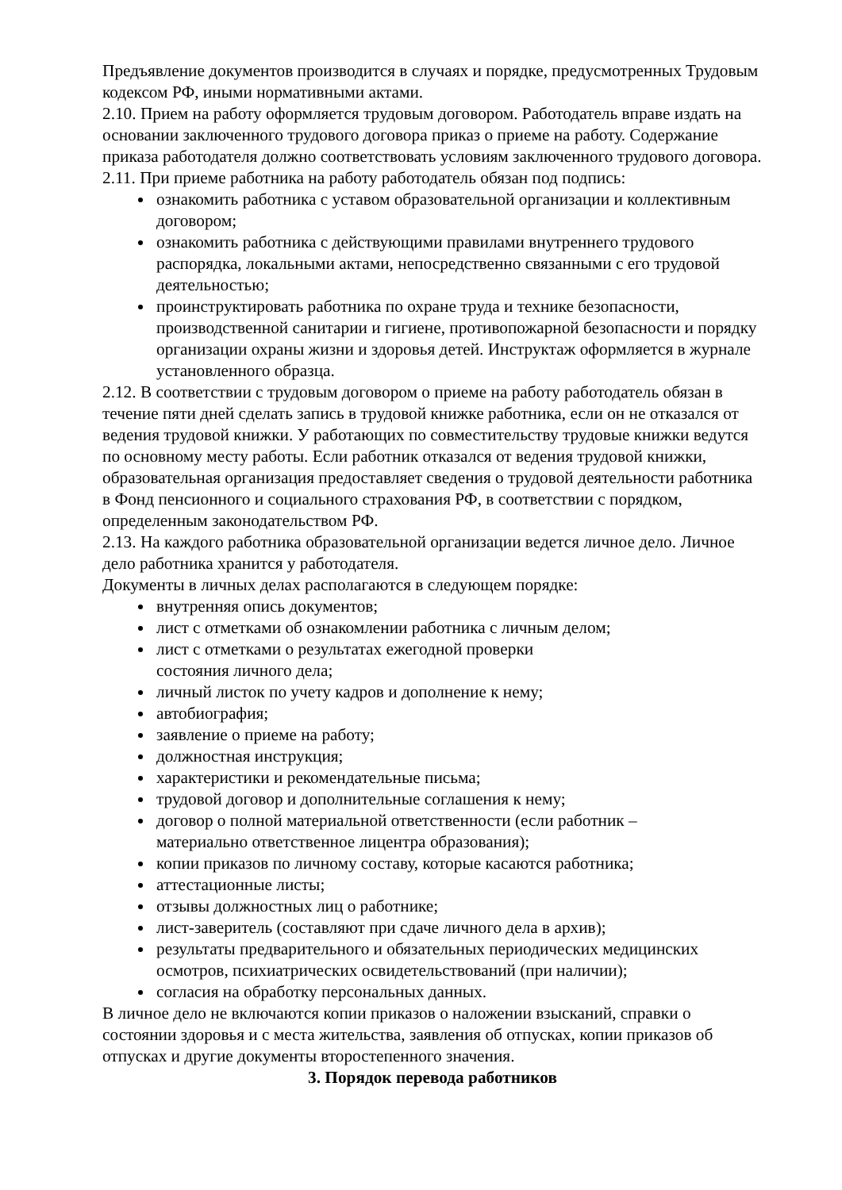Предъявление документов производится в случаях и порядке, предусмотренных Трудовым кодексом РФ, иными нормативными актами.
2.10. Прием на работу оформляется трудовым договором. Работодатель вправе издать на основании заключенного трудового договора приказ о приеме на работу. Содержание приказа работодателя должно соответствовать условиям заключенного трудового договора.
2.11. При приеме работника на работу работодатель обязан под подпись:
ознакомить работника с уставом образовательной организации и коллективным договором;
ознакомить работника с действующими правилами внутреннего трудового распорядка, локальными актами, непосредственно связанными с его трудовой деятельностью;
проинструктировать работника по охране труда и технике безопасности, производственной санитарии и гигиене, противопожарной безопасности и порядку организации охраны жизни и здоровья детей. Инструктаж оформляется в журнале установленного образца.
2.12. В соответствии с трудовым договором о приеме на работу работодатель обязан в течение пяти дней сделать запись в трудовой книжке работника, если он не отказался от ведения трудовой книжки. У работающих по совместительству трудовые книжки ведутся по основному месту работы. Если работник отказался от ведения трудовой книжки, образовательная организация предоставляет сведения о трудовой деятельности работника в Фонд пенсионного и социального страхования РФ, в соответствии с порядком, определенным законодательством РФ.
2.13. На каждого работника образовательной организации ведется личное дело. Личное дело работника хранится у работодателя.
Документы в личных делах располагаются в следующем порядке:
внутренняя опись документов;
лист с отметками об ознакомлении работника с личным делом;
лист с отметками о результатах ежегодной проверки
состояния личного дела;
личный листок по учету кадров и дополнение к нему;
автобиография;
заявление о приеме на работу;
должностная инструкция;
характеристики и рекомендательные письма;
трудовой договор и дополнительные соглашения к нему;
договор о полной материальной ответственности (если работник –
материально ответственное лицентра образования);
копии приказов по личному составу, которые касаются работника;
аттестационные листы;
отзывы должностных лиц о работнике;
лист-заверитель (составляют при сдаче личного дела в архив);
результаты предварительного и обязательных периодических медицинских осмотров, психиатрических освидетельствований (при наличии);
согласия на обработку персональных данных.
В личное дело не включаются копии приказов о наложении взысканий, справки о состоянии здоровья и с места жительства, заявления об отпусках, копии приказов об отпусках и другие документы второстепенного значения.
3. Порядок перевода работников